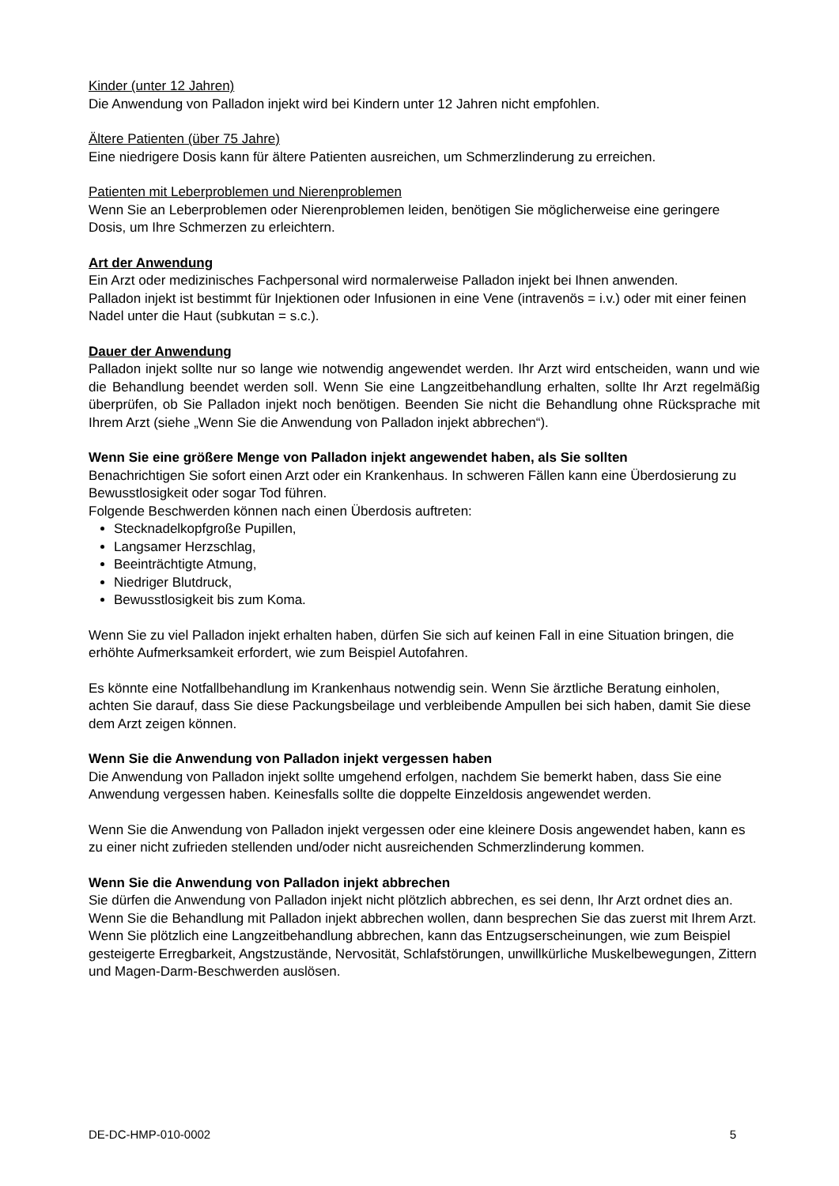Kinder (unter 12 Jahren)
Die Anwendung von Palladon injekt wird bei Kindern unter 12 Jahren nicht empfohlen.
Ältere Patienten (über 75 Jahre)
Eine niedrigere Dosis kann für ältere Patienten ausreichen, um Schmerzlinderung zu erreichen.
Patienten mit Leberproblemen und Nierenproblemen
Wenn Sie an Leberproblemen oder Nierenproblemen leiden, benötigen Sie möglicherweise eine geringere Dosis, um Ihre Schmerzen zu erleichtern.
Art der Anwendung
Ein Arzt oder medizinisches Fachpersonal wird normalerweise Palladon injekt bei Ihnen anwenden.
Palladon injekt ist bestimmt für Injektionen oder Infusionen in eine Vene (intravenös = i.v.) oder mit einer feinen Nadel unter die Haut (subkutan = s.c.).
Dauer der Anwendung
Palladon injekt sollte nur so lange wie notwendig angewendet werden. Ihr Arzt wird entscheiden, wann und wie die Behandlung beendet werden soll. Wenn Sie eine Langzeitbehandlung erhalten, sollte Ihr Arzt regelmäßig überprüfen, ob Sie Palladon injekt noch benötigen. Beenden Sie nicht die Behandlung ohne Rücksprache mit Ihrem Arzt (siehe „Wenn Sie die Anwendung von Palladon injekt abbrechen“).
Wenn Sie eine größere Menge von Palladon injekt angewendet haben, als Sie sollten
Benachrichtigen Sie sofort einen Arzt oder ein Krankenhaus. In schweren Fällen kann eine Überdosierung zu Bewusstlosigkeit oder sogar Tod führen.
Folgende Beschwerden können nach einen Überdosis auftreten:
Stecknadelkopfgroße Pupillen,
Langsamer Herzschlag,
Beeinträchtigte Atmung,
Niedriger Blutdruck,
Bewusstlosigkeit bis zum Koma.
Wenn Sie zu viel Palladon injekt erhalten haben, dürfen Sie sich auf keinen Fall in eine Situation bringen, die erhöhte Aufmerksamkeit erfordert, wie zum Beispiel Autofahren.
Es könnte eine Notfallbehandlung im Krankenhaus notwendig sein. Wenn Sie ärztliche Beratung einholen, achten Sie darauf, dass Sie diese Packungsbeilage und verbleibende Ampullen bei sich haben, damit Sie diese dem Arzt zeigen können.
Wenn Sie die Anwendung von Palladon injekt vergessen haben
Die Anwendung von Palladon injekt sollte umgehend erfolgen, nachdem Sie bemerkt haben, dass Sie eine Anwendung vergessen haben. Keinesfalls sollte die doppelte Einzeldosis angewendet werden.
Wenn Sie die Anwendung von Palladon injekt vergessen oder eine kleinere Dosis angewendet haben, kann es zu einer nicht zufrieden stellenden und/oder nicht ausreichenden Schmerzlinderung kommen.
Wenn Sie die Anwendung von Palladon injekt abbrechen
Sie dürfen die Anwendung von Palladon injekt nicht plötzlich abbrechen, es sei denn, Ihr Arzt ordnet dies an. Wenn Sie die Behandlung mit Palladon injekt abbrechen wollen, dann besprechen Sie das zuerst mit Ihrem Arzt.
Wenn Sie plötzlich eine Langzeitbehandlung abbrechen, kann das Entzugserscheinungen, wie zum Beispiel gesteigerte Erregbarkeit, Angstzustände, Nervosität, Schlafstörungen, unwillkürliche Muskelbewegungen, Zittern und Magen-Darm-Beschwerden auslösen.
DE-DC-HMP-010-0002 5